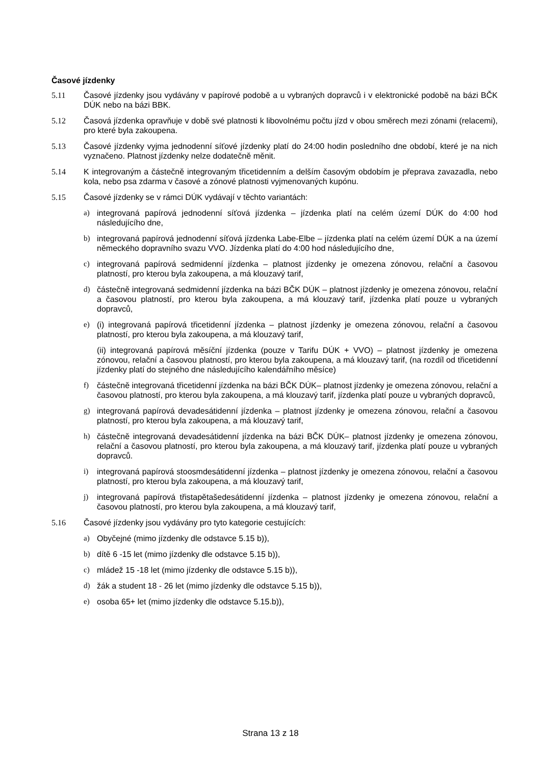Časové jízdenky
5.11 Časové jízdenky jsou vydávány v papírové podobě a u vybraných dopravců i v elektronické podobě na bázi BČK DÚK nebo na bázi BBK.
5.12 Časová jízdenka opravňuje v době své platnosti k libovolnému počtu jízd v obou směrech mezi zónami (relacemi), pro které byla zakoupena.
5.13 Časové jízdenky vyjma jednodenní síťové jízdenky platí do 24:00 hodin posledního dne období, které je na nich vyznačeno. Platnost jízdenky nelze dodatečně měnit.
5.14 K integrovaným a částečně integrovaným třicetidenním a delším časovým obdobím je přeprava zavazadla, nebo kola, nebo psa zdarma v časové a zónové platnosti vyjmenovaných kupónu.
5.15 Časové jízdenky se v rámci DÚK vydávají v těchto variantách:
a) integrovaná papírová jednodenní síťová jízdenka – jízdenka platí na celém území DÚK do 4:00 hod následujícího dne,
b) integrovaná papírová jednodenní síťová jízdenka Labe-Elbe – jízdenka platí na celém území DÚK a na území německého dopravního svazu VVO. Jízdenka platí do 4:00 hod následujícího dne,
c) integrovaná papírová sedmidenní jízdenka – platnost jízdenky je omezena zónovou, relační a časovou platností, pro kterou byla zakoupena, a má klouzavý tarif,
d) částečně integrovaná sedmidenní jízdenka na bázi BČK DÚK – platnost jízdenky je omezena zónovou, relační a časovou platností, pro kterou byla zakoupena, a má klouzavý tarif, jízdenka platí pouze u vybraných dopravců,
e) (i) integrovaná papírová třicetidenní jízdenka – platnost jízdenky je omezena zónovou, relační a časovou platností, pro kterou byla zakoupena, a má klouzavý tarif,
(ii) integrovaná papírová měsíční jízdenka (pouze v Tarifu DÚK + VVO) – platnost jízdenky je omezena zónovou, relační a časovou platností, pro kterou byla zakoupena, a má klouzavý tarif, (na rozdíl od třicetidenní jízdenky platí do stejného dne následujícího kalendářního měsíce)
f) částečně integrovaná třicetidenní jízdenka na bázi BČK DÚK– platnost jízdenky je omezena zónovou, relační a časovou platností, pro kterou byla zakoupena, a má klouzavý tarif, jízdenka platí pouze u vybraných dopravců,
g) integrovaná papírová devadesátidenní jízdenka – platnost jízdenky je omezena zónovou, relační a časovou platností, pro kterou byla zakoupena, a má klouzavý tarif,
h) částečně integrovaná devadesátidenní jízdenka na bázi BČK DÚK– platnost jízdenky je omezena zónovou, relační a časovou platností, pro kterou byla zakoupena, a má klouzavý tarif, jízdenka platí pouze u vybraných dopravců.
i) integrovaná papírová stoosmdesátidenní jízdenka – platnost jízdenky je omezena zónovou, relační a časovou platností, pro kterou byla zakoupena, a má klouzavý tarif,
j) integrovaná papírová třistapětašedesátidenní jízdenka – platnost jízdenky je omezena zónovou, relační a časovou platností, pro kterou byla zakoupena, a má klouzavý tarif,
5.16 Časové jízdenky jsou vydávány pro tyto kategorie cestujících:
a) Obyčejné (mimo jízdenky dle odstavce 5.15 b)),
b) dítě 6 -15 let (mimo jízdenky dle odstavce 5.15 b)),
c) mládež 15 -18 let (mimo jízdenky dle odstavce 5.15 b)),
d) žák a student 18 - 26 let (mimo jízdenky dle odstavce 5.15 b)),
e) osoba 65+ let (mimo jízdenky dle odstavce 5.15.b)),
Strana 13 z 18